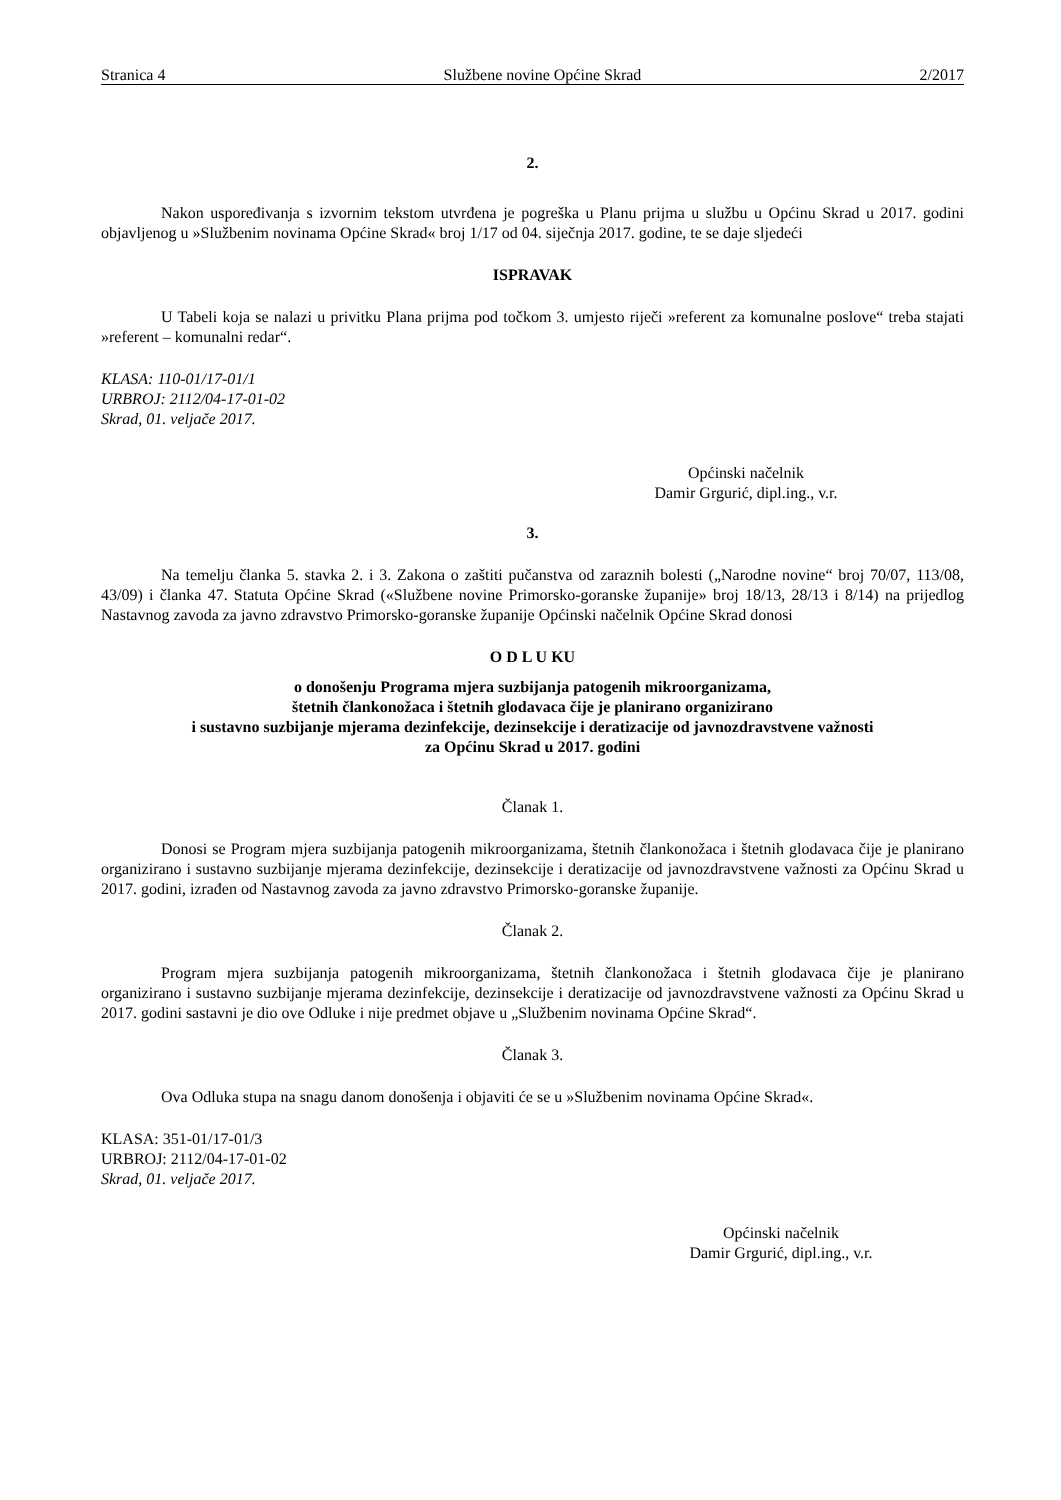Stranica 4 Službene novine Općine Skrad 2/2017
2.
Nakon uspoređivanja s izvornim tekstom utvrđena je pogreška u Planu prijma u službu u Općinu Skrad u 2017. godini objavljenog u »Službenim novinama Općine Skrad« broj 1/17 od 04. siječnja 2017. godine, te se daje sljedeći
ISPRAVAK
U Tabeli koja se nalazi u privitku Plana prijma pod točkom 3. umjesto riječi »referent za komunalne poslove“ treba stajati »referent – komunalni redar“.
KLASA: 110-01/17-01/1
URBROJ: 2112/04-17-01-02
Skrad, 01. veljače 2017.
Općinski načelnik
Damir Grgurić, dipl.ing., v.r.
3.
Na temelju članka 5. stavka 2. i 3. Zakona o zaštiti pučanstva od zaraznih bolesti („Narodne novine“ broj 70/07, 113/08, 43/09) i članka 47. Statuta Općine Skrad («Službene novine Primorsko-goranske županije» broj 18/13, 28/13 i 8/14) na prijedlog Nastavnog zavoda za javno zdravstvo Primorsko-goranske županije Općinski načelnik Općine Skrad donosi
O D L U KU
o donošenju Programa mjera suzbijanja patogenih mikroorganizama,
štetnih člankonožaca i štetnih glodavaca čije je planirano organizirano
i sustavno suzbijanje mjerama dezinfekcije, dezinsekcije i deratizacije od javnozdravstvene važnosti
za Općinu Skrad u 2017. godini
Članak 1.
Donosi se Program mjera suzbijanja patogenih mikroorganizama, štetnih člankonožaca i štetnih glodavaca čije je planirano organizirano i sustavno suzbijanje mjerama dezinfekcije, dezinsekcije i deratizacije od javnozdravstvene važnosti za Općinu Skrad u 2017. godini, izrađen od Nastavnog zavoda za javno zdravstvo Primorsko-goranske županije.
Članak 2.
Program mjera suzbijanja patogenih mikroorganizama, štetnih člankonožaca i štetnih glodavaca čije je planirano organizirano i sustavno suzbijanje mjerama dezinfekcije, dezinsekcije i deratizacije od javnozdravstvene važnosti za Općinu Skrad u 2017. godini sastavni je dio ove Odluke i nije predmet objave u „Službenim novinama Općine Skrad“.
Članak 3.
Ova Odluka stupa na snagu danom donošenja i objaviti će se u »Službenim novinama Općine Skrad«.
KLASA: 351-01/17-01/3
URBROJ: 2112/04-17-01-02
Skrad, 01. veljače 2017.
Općinski načelnik
Damir Grgurić, dipl.ing., v.r.